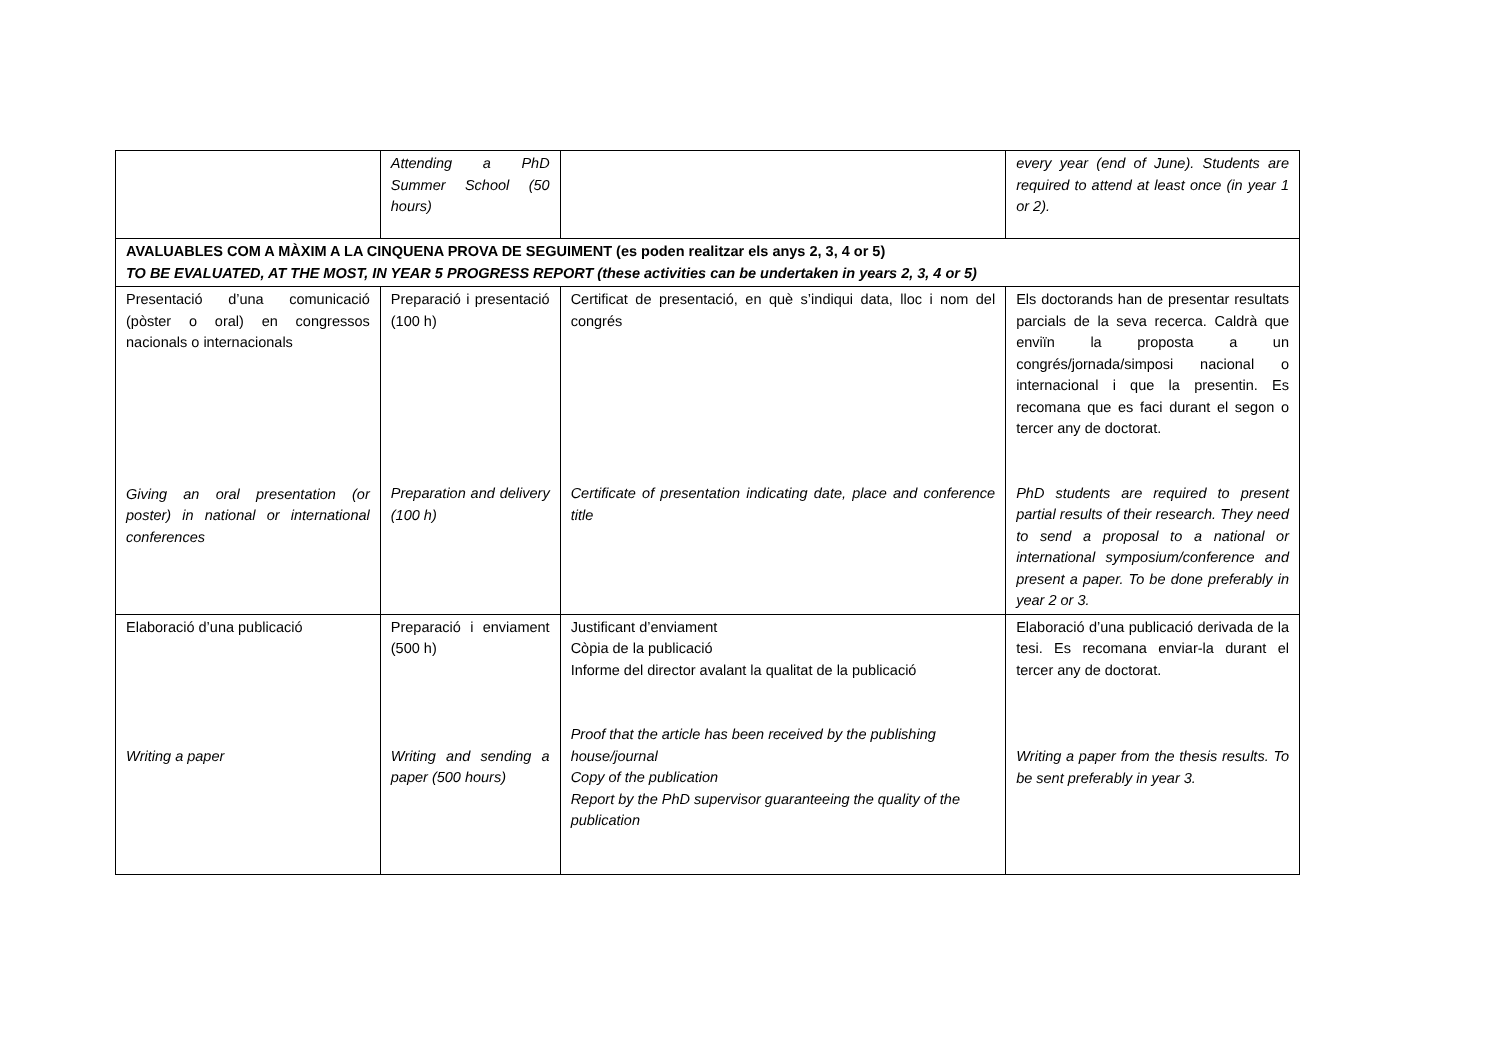| | Attending a PhD Summer School (50 hours) | | every year (end of June). Students are required to attend at least once (in year 1 or 2). |
| AVALUABLES COM A MÀXIM A LA CINQUENA PROVA DE SEGUIMENT (es poden realitzar els anys 2, 3, 4 or 5) TO BE EVALUATED, AT THE MOST, IN YEAR 5 PROGRESS REPORT (these activities can be undertaken in years 2, 3, 4 or 5) | | | |
| Presentació d’una comunicació (pòster o oral) en congressos nacionals o internacionals Giving an oral presentation (or poster) in national or international conferences | Preparació i presentació (100 h) Preparation and delivery (100 h) | Certificat de presentació, en què s’indiqui data, lloc i nom del congrés Certificate of presentation indicating date, place and conference title | Els doctorands han de presentar resultats parcials de la seva recerca. Caldrà que enviïn la proposta a un congrés/jornada/simposi nacional o internacional i que la presentin. Es recomana que es faci durant el segon o tercer any de doctorat. PhD students are required to present partial results of their research. They need to send a proposal to a national or international symposium/conference and present a paper. To be done preferably in year 2 or 3. |
| Elaboració d’una publicació Writing a paper | Preparació i enviament (500 h) Writing and sending a paper (500 hours) | Justificant d’enviament Còpia de la publicació Informe del director avalant la qualitat de la publicació Proof that the article has been received by the publishing house/journal Copy of the publication Report by the PhD supervisor guaranteeing the quality of the publication | Elaboració d’una publicació derivada de la tesi. Es recomana enviar-la durant el tercer any de doctorat. Writing a paper from the thesis results. To be sent preferably in year 3. |